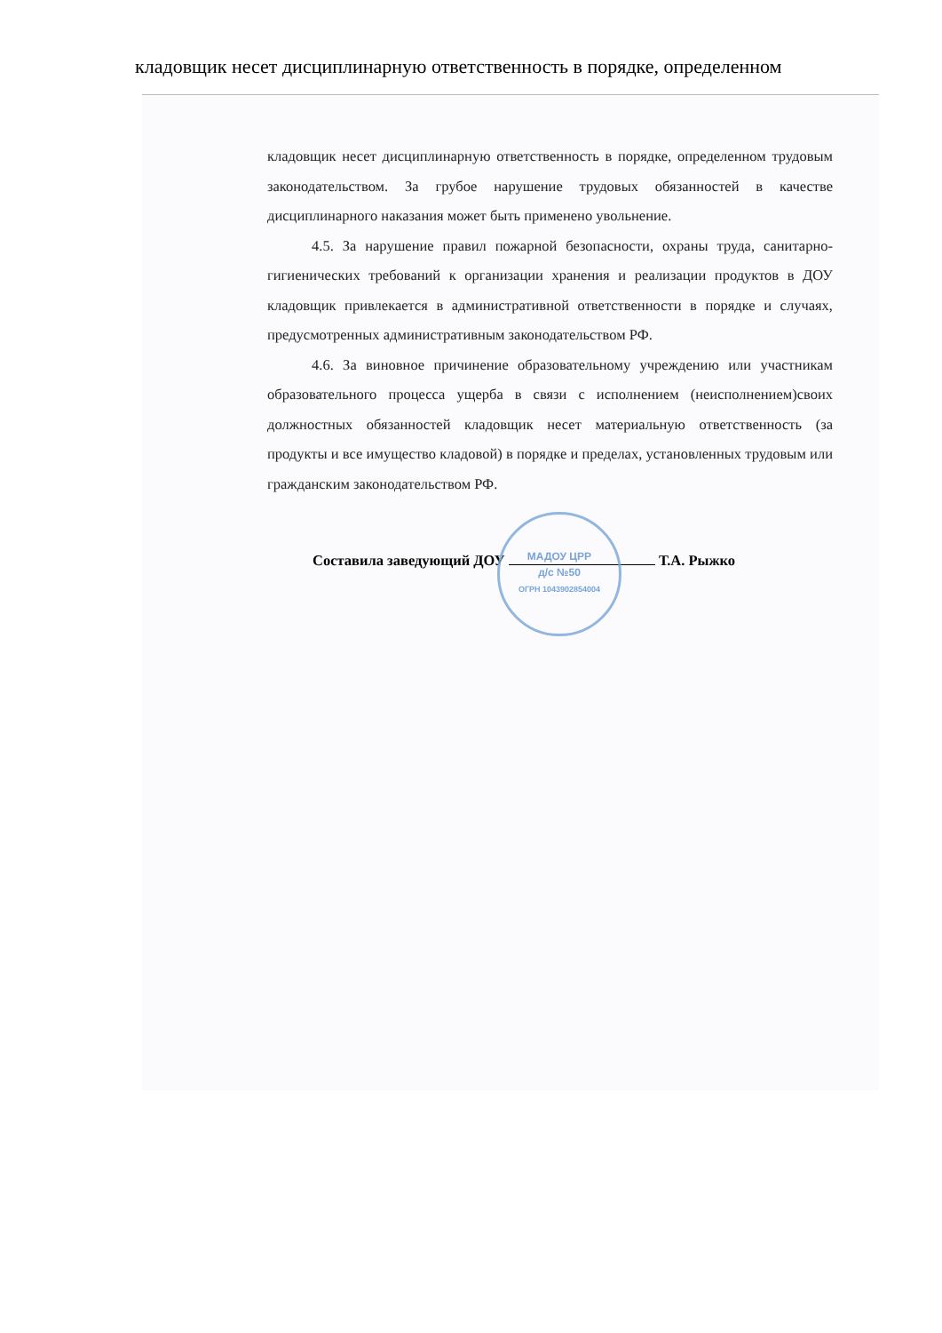кладовщик несет дисциплинарную ответственность в порядке, определенном
кладовщик несет дисциплинарную ответственность в порядке, определенном трудовым законодательством. За грубое нарушение трудовых обязанностей в качестве дисциплинарного наказания может быть применено увольнение.
4.5. За нарушение правил пожарной безопасности, охраны труда, санитарно-гигиенических требований к организации хранения и реализации продуктов в ДОУ кладовщик привлекается в административной ответственности в порядке и случаях, предусмотренных административным законодательством РФ.
4.6. За виновное причинение образовательному учреждению или участникам образовательного процесса ущерба в связи с исполнением (неисполнением)своих должностных обязанностей кладовщик несет материальную ответственность (за продукты и все имущество кладовой) в порядке и пределах, установленных трудовым или гражданским законодательством РФ.
Составила заведующий ДОУ Т.А. Рыжко
МАДОУ ЦРР
д/с №50
ОГРН 1043902854004